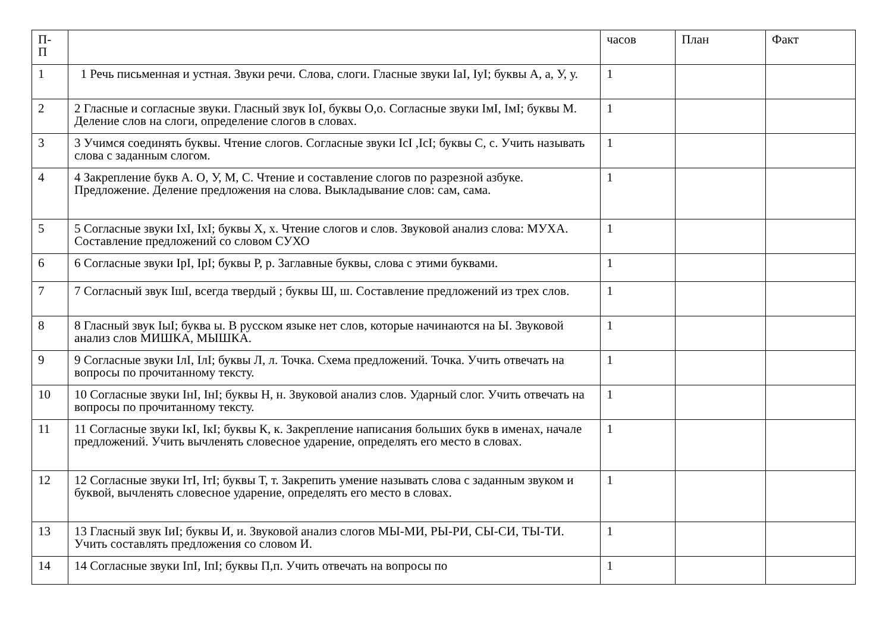| П- П | | часов | План | Факт |
| 1 | 1 Речь письменная и устная. Звуки речи. Слова, слоги. Гласные звуки IaI, IyI; буквы А, а, У, у. | 1 | | |
| 2 | 2 Гласные и согласные звуки. Гласный звук IoI, буквы О,о. Согласные звуки IмI, IмI; буквы М. Деление слов на слоги, определение слогов в словах. | 1 | | |
| 3 | 3 Учимся соединять буквы. Чтение слогов. Согласные звуки IсI ,IсI; буквы С, с. Учить называть слова с заданным слогом. | 1 | | |
| 4 | 4 Закрепление букв А. О, У, М, С. Чтение и составление слогов по разрезной азбуке. Предложение. Деление предложения на слова. Выкладывание слов: сам, сама. | 1 | | |
| 5 | 5 Согласные звуки IхI, IхI; буквы Х, х. Чтение слогов и слов. Звуковой анализ слова: МУХА. Составление предложений со словом СУХО | 1 | | |
| 6 | 6 Согласные звуки IрI, IрI; буквы Р, р. Заглавные буквы, слова с этими буквами. | 1 | | |
| 7 | 7 Согласный звук IшI, всегда твердый ; буквы Ш, ш. Составление предложений из трех слов. | 1 | | |
| 8 | 8 Гласный звук IыI; буква ы. В русском языке нет слов, которые начинаются на Ы. Звуковой анализ слов МИШКА, МЫШКА. | 1 | | |
| 9 | 9 Согласные звуки IлI, IлI; буквы Л, л. Точка. Схема предложений. Точка. Учить отвечать на вопросы по прочитанному тексту. | 1 | | |
| 10 | 10 Согласные звуки IнI, IнI; буквы Н, н. Звуковой анализ слов. Ударный слог. Учить отвечать на вопросы по прочитанному тексту. | 1 | | |
| 11 | 11 Согласные звуки IкI, IкI; буквы К, к. Закрепление написания больших букв в именах, начале предложений. Учить вычленять словесное ударение, определять его место в словах. | 1 | | |
| 12 | 12 Согласные звуки IтI, IтI; буквы Т, т. Закрепить умение называть слова с заданным звуком и буквой, вычленять словесное ударение, определять его место в словах. | 1 | | |
| 13 | 13 Гласный звук IиI; буквы И, и. Звуковой анализ слогов МЫ-МИ, РЫ-РИ, СЫ-СИ, ТЫ-ТИ. Учить составлять предложения со словом И. | 1 | | |
| 14 | 14 Согласные звуки IпI, IпI; буквы П,п. Учить отвечать на вопросы по | 1 | | |